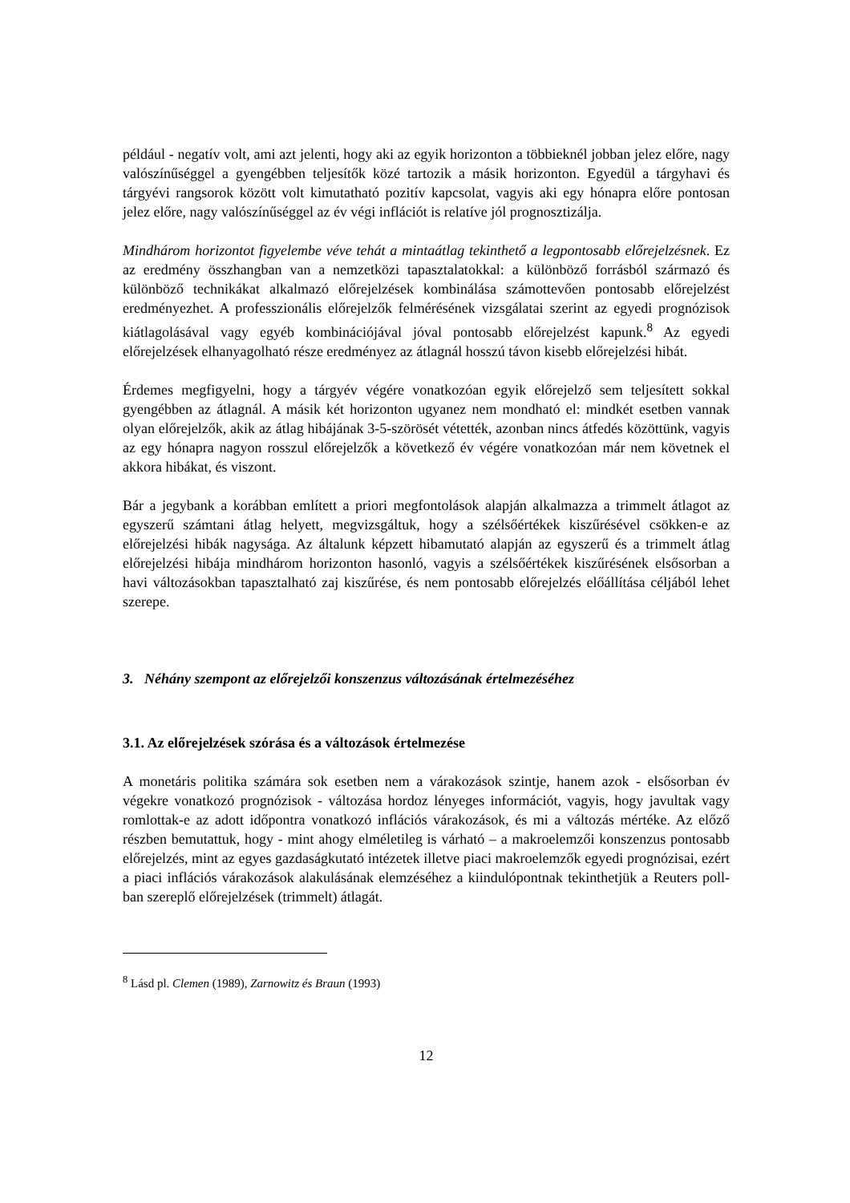például - negatív volt, ami azt jelenti, hogy aki az egyik horizonton a többieknél jobban jelez előre, nagy valószínűséggel a gyengébben teljesítők közé tartozik a másik horizonton. Egyedül a tárgyhavi és tárgyévi rangsorok között volt kimutatható pozitív kapcsolat, vagyis aki egy hónapra előre pontosan jelez előre, nagy valószínűséggel az év végi inflációt is relatíve jól prognosztizálja.
Mindhárom horizontot figyelembe véve tehát a mintaátlag tekinthető a legpontosabb előrejelzésnek. Ez az eredmény összhangban van a nemzetközi tapasztalatokkal: a különböző forrásból származó és különböző technikákat alkalmazó előrejelzések kombinálása számottevően pontosabb előrejelzést eredményezhet. A professzionális előrejelzők felmérésének vizsgálatai szerint az egyedi prognózisok kiátlagolásával vagy egyéb kombinációjával jóval pontosabb előrejelzést kapunk.<sup>8</sup> Az egyedi előrejelzések elhanyagolható része eredményez az átlagnál hosszú távon kisebb előrejelzési hibát.
Érdemes megfigyelni, hogy a tárgyév végére vonatkozóan egyik előrejelző sem teljesített sokkal gyengébben az átlagnál. A másik két horizonton ugyanez nem mondható el: mindkét esetben vannak olyan előrejelzők, akik az átlag hibájának 3-5-szörösét vétették, azonban nincs átfedés közöttünk, vagyis az egy hónapra nagyon rosszul előrejelzők a következő év végére vonatkozóan már nem követnek el akkora hibákat, és viszont.
Bár a jegybank a korábban említett a priori megfontolások alapján alkalmazza a trimmelt átlagot az egyszerű számtani átlag helyett, megvizsgáltuk, hogy a szélsőértékek kiszűrésével csökken-e az előrejelzési hibák nagysága. Az általunk képzett hibamutató alapján az egyszerű és a trimmelt átlag előrejelzési hibája mindhárom horizonton hasonló, vagyis a szélsőértékek kiszűrésének elsősorban a havi változásokban tapasztalható zaj kiszűrése, és nem pontosabb előrejelzés előállítása céljából lehet szerepe.
3. Néhány szempont az előrejelzői konszenzus változásának értelmezéséhez
3.1. Az előrejelzések szórása és a változások értelmezése
A monetáris politika számára sok esetben nem a várakozások szintje, hanem azok - elsősorban év végekre vonatkozó prognózisok - változása hordoz lényeges információt, vagyis, hogy javultak vagy romlottak-e az adott időpontra vonatkozó inflációs várakozások, és mi a változás mértéke. Az előző részben bemutattuk, hogy - mint ahogy elméletileg is várható – a makroelemzői konszenzus pontosabb előrejelzés, mint az egyes gazdaságkutató intézetek illetve piaci makroelemzők egyedi prognózisai, ezért a piaci inflációs várakozások alakulásának elemzéséhez a kiindulópontnak tekinthetjük a Reuters poll-ban szereplő előrejelzések (trimmelt) átlagát.
<sup>8</sup> Lásd pl. Clemen (1989), Zarnowitz és Braun (1993)
12